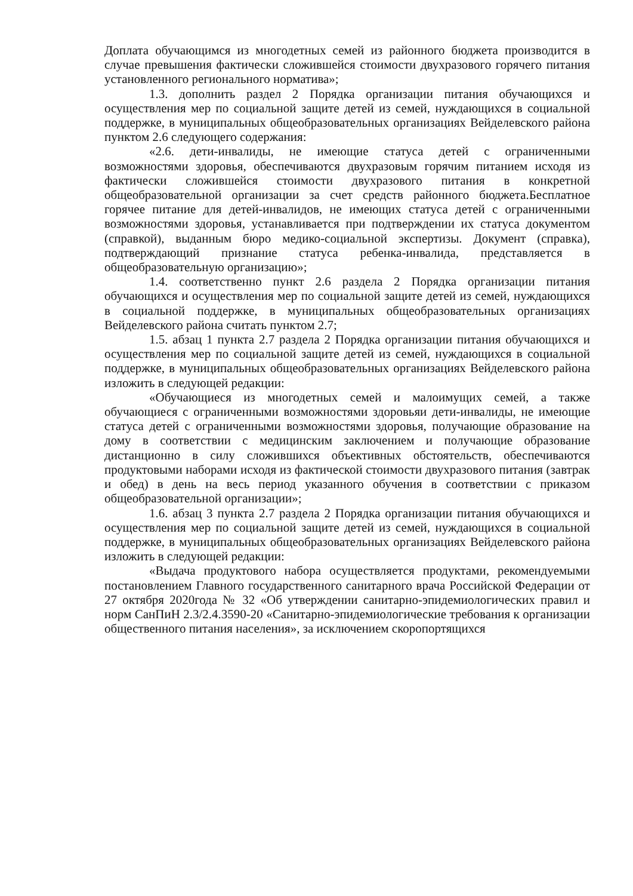Доплата обучающимся из многодетных семей из районного бюджета производится в случае превышения фактически сложившейся стоимости двухразового горячего питания установленного регионального норматива»;
1.3. дополнить раздел 2 Порядка организации питания обучающихся и осуществления мер по социальной защите детей из семей, нуждающихся в социальной поддержке, в муниципальных общеобразовательных организациях Вейделевского района пунктом 2.6 следующего содержания:
«2.6. дети-инвалиды, не имеющие статуса детей с ограниченными возможностями здоровья, обеспечиваются двухразовым горячим питанием исходя из фактически сложившейся стоимости двухразового питания в конкретной общеобразовательной организации за счет средств районного бюджета.Бесплатное горячее питание для детей-инвалидов, не имеющих статуса детей с ограниченными возможностями здоровья, устанавливается при подтверждении их статуса документом (справкой), выданным бюро медико-социальной экспертизы. Документ (справка), подтверждающий признание статуса ребенка-инвалида, представляется в общеобразовательную организацию»;
1.4. соответственно пункт 2.6 раздела 2 Порядка организации питания обучающихся и осуществления мер по социальной защите детей из семей, нуждающихся в социальной поддержке, в муниципальных общеобразовательных организациях Вейделевского района считать пунктом 2.7;
1.5. абзац 1 пункта 2.7 раздела 2 Порядка организации питания обучающихся и осуществления мер по социальной защите детей из семей, нуждающихся в социальной поддержке, в муниципальных общеобразовательных организациях Вейделевского района изложить в следующей редакции:
«Обучающиеся из многодетных семей и малоимущих семей, а также обучающиеся с ограниченными возможностями здоровьяи дети-инвалиды, не имеющие статуса детей с ограниченными возможностями здоровья, получающие образование на дому в соответствии с медицинским заключением и получающие образование дистанционно в силу сложившихся объективных обстоятельств, обеспечиваются продуктовыми наборами исходя из фактической стоимости двухразового питания (завтрак и обед) в день на весь период указанного обучения в соответствии с приказом общеобразовательной организации»;
1.6. абзац 3 пункта 2.7 раздела 2 Порядка организации питания обучающихся и осуществления мер по социальной защите детей из семей, нуждающихся в социальной поддержке, в муниципальных общеобразовательных организациях Вейделевского района изложить в следующей редакции:
«Выдача продуктового набора осуществляется продуктами, рекомендуемыми постановлением Главного государственного санитарного врача Российской Федерации от 27 октября 2020года № 32 «Об утверждении санитарно-эпидемиологических правил и норм СанПиН 2.3/2.4.3590-20 «Санитарно-эпидемиологические требования к организации общественного питания населения», за исключением скоропортящихся